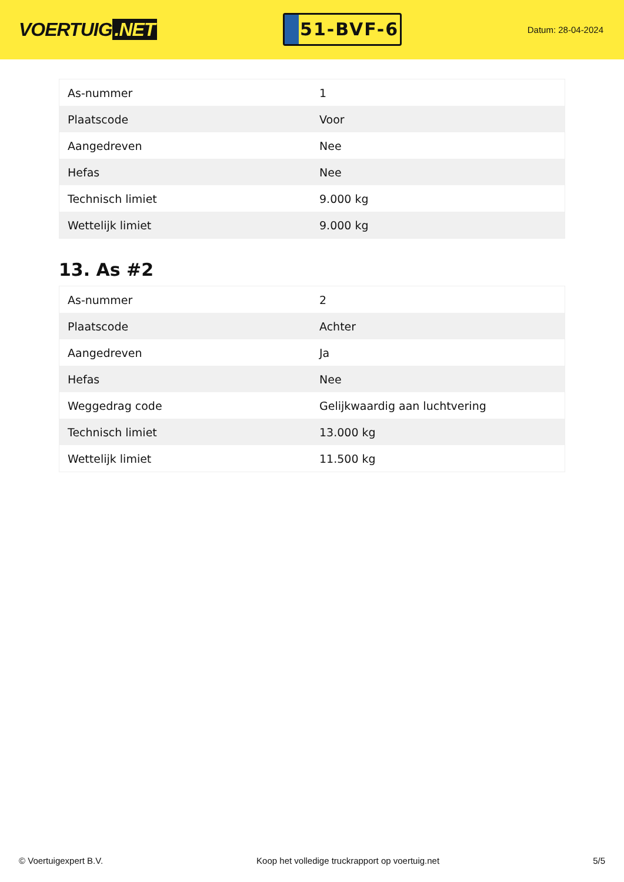VOERTUIG.NET
51-BVF-6
Datum: 28-04-2024
| As-nummer | 1 |
| Plaatscode | Voor |
| Aangedreven | Nee |
| Hefas | Nee |
| Technisch limiet | 9.000 kg |
| Wettelijk limiet | 9.000 kg |
13. As #2
| As-nummer | 2 |
| Plaatscode | Achter |
| Aangedreven | Ja |
| Hefas | Nee |
| Weggedrag code | Gelijkwaardig aan luchtvering |
| Technisch limiet | 13.000 kg |
| Wettelijk limiet | 11.500 kg |
© Voertuigexpert B.V. Koop het volledige truckrapport op voertuig.net 5/5